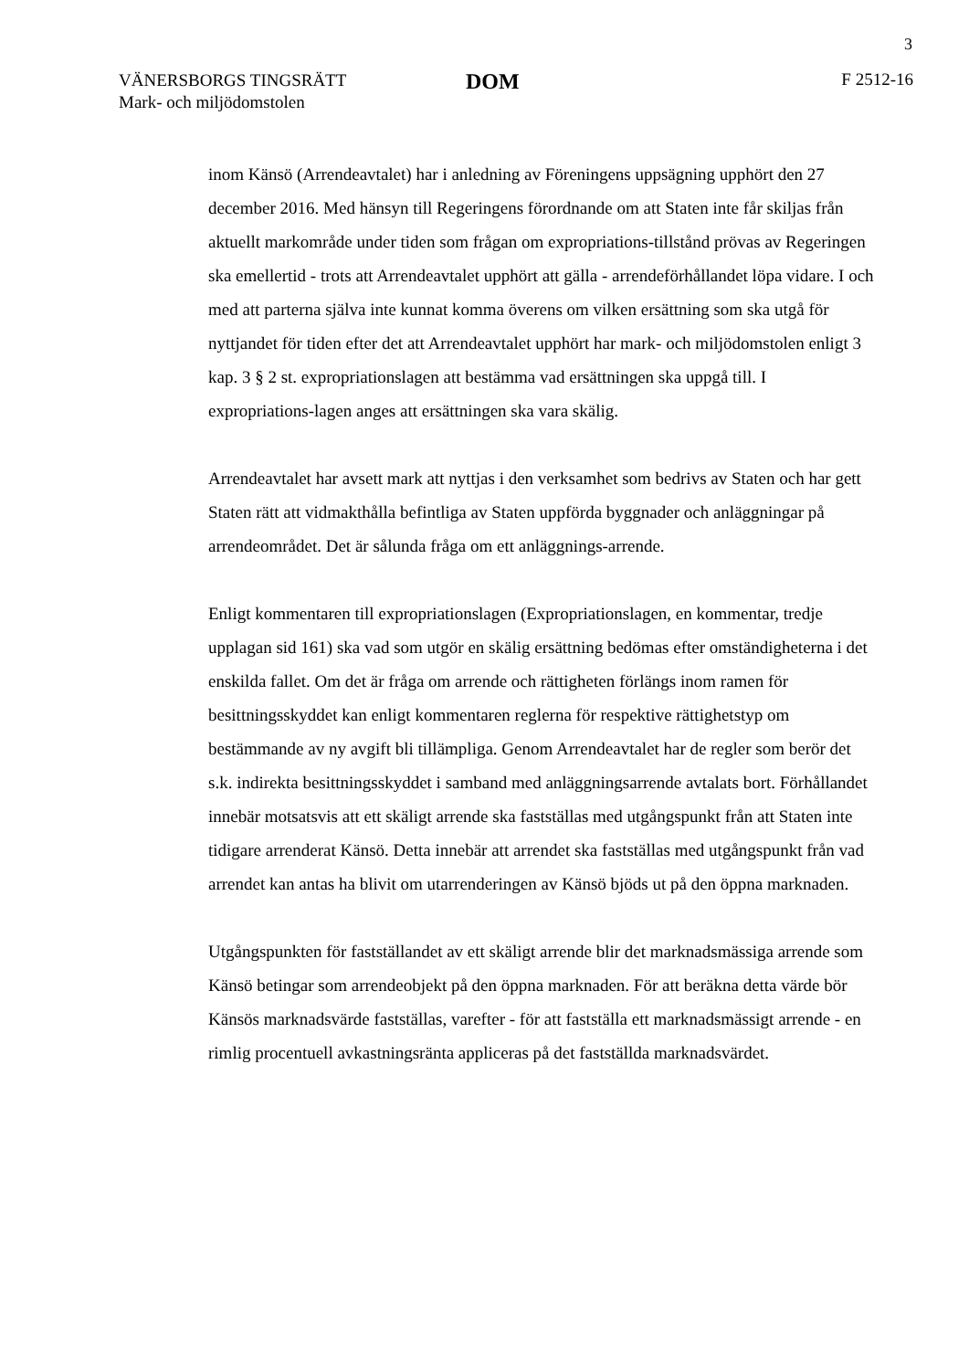3
VÄNERSBORGS TINGSRÄTT
Mark- och miljödomstolen
DOM
F 2512-16
inom Känsö (Arrendeavtalet) har i anledning av Föreningens uppsägning upphört den 27 december 2016. Med hänsyn till Regeringens förordnande om att Staten inte får skiljas från aktuellt markområde under tiden som frågan om expropriations-tillstånd prövas av Regeringen ska emellertid - trots att Arrendeavtalet upphört att gälla - arrendeförhållandet löpa vidare. I och med att parterna själva inte kunnat komma överens om vilken ersättning som ska utgå för nyttjandet för tiden efter det att Arrendeavtalet upphört har mark- och miljödomstolen enligt 3 kap. 3 § 2 st. expropriationslagen att bestämma vad ersättningen ska uppgå till. I expropriations-lagen anges att ersättningen ska vara skälig.
Arrendeavtalet har avsett mark att nyttjas i den verksamhet som bedrivs av Staten och har gett Staten rätt att vidmakthålla befintliga av Staten uppförda byggnader och anläggningar på arrendeområdet. Det är sålunda fråga om ett anläggnings-arrende.
Enligt kommentaren till expropriationslagen (Expropriationslagen, en kommentar, tredje upplagan sid 161) ska vad som utgör en skälig ersättning bedömas efter omständigheterna i det enskilda fallet. Om det är fråga om arrende och rättigheten förlängs inom ramen för besittningsskyddet kan enligt kommentaren reglerna för respektive rättighetstyp om bestämmande av ny avgift bli tillämpliga. Genom Arrendeavtalet har de regler som berör det s.k. indirekta besittningsskyddet i samband med anläggningsarrende avtalats bort. Förhållandet innebär motsatsvis att ett skäligt arrende ska fastställas med utgångspunkt från att Staten inte tidigare arrenderat Känsö. Detta innebär att arrendet ska fastställas med utgångspunkt från vad arrendet kan antas ha blivit om utarrenderingen av Känsö bjöds ut på den öppna marknaden.
Utgångspunkten för fastställandet av ett skäligt arrende blir det marknadsmässiga arrende som Känsö betingar som arrendeobjekt på den öppna marknaden. För att beräkna detta värde bör Känsös marknadsvärde fastställas, varefter - för att fastställa ett marknadsmässigt arrende - en rimlig procentuell avkastningsränta appliceras på det fastställda marknadsvärdet.